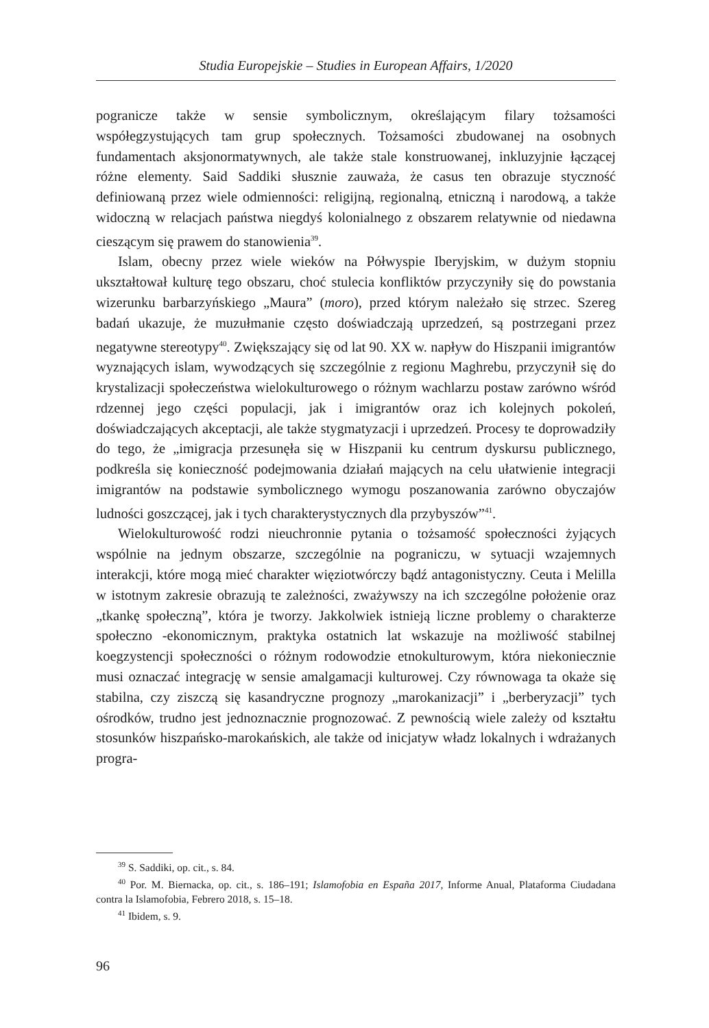Studia Europejskie – Studies in European Affairs, 1/2020
pogranicze także w sensie symbolicznym, określającym filary tożsamości współegzystujących tam grup społecznych. Tożsamości zbudowanej na osobnych fundamentach aksjonormatywnych, ale także stale konstruowanej, inkluzyjnie łączącej różne elementy. Said Saddiki słusznie zauważa, że casus ten obrazuje styczność definiowaną przez wiele odmienności: religijną, regionalną, etniczną i narodową, a także widoczną w relacjach państwa niegdyś kolonialnego z obszarem relatywnie od niedawna cieszącym się prawem do stanowienia<sup>39</sup>.
Islam, obecny przez wiele wieków na Półwyspie Iberyjskim, w dużym stopniu ukształtował kulturę tego obszaru, choć stulecia konfliktów przyczyniły się do powstania wizerunku barbarzyńskiego „Maura” (moro), przed którym należało się strzec. Szereg badań ukazuje, że muzułmanie często doświadczają uprzedzeń, są postrzegani przez negatywne stereotypy<sup>40</sup>. Zwiększający się od lat 90. XX w. napływ do Hiszpanii imigrantów wyznających islam, wywodzących się szczególnie z regionu Maghrebu, przyczynił się do krystalizacji społeczeństwa wielokulturowego o różnym wachlarzu postaw zarówno wśród rdzennej jego części populacji, jak i imigrantów oraz ich kolejnych pokoleń, doświadczających akceptacji, ale także stygmatyzacji i uprzedzeń. Procesy te doprowadziły do tego, że „imigracja przesunęła się w Hiszpanii ku centrum dyskursu publicznego, podkreśla się konieczność podejmowania działań mających na celu ułatwienie integracji imigrantów na podstawie symbolicznego wymogu poszanowania zarówno obyczajów ludności goszczącej, jak i tych charakterystycznych dla przybyszów”<sup>41</sup>.
Wielokulturowość rodzi nieuchronnie pytania o tożsamość społeczności żyjących wspólnie na jednym obszarze, szczególnie na pograniczu, w sytuacji wzajemnych interakcji, które mogą mieć charakter więziotwórczy bądź antagonistyczny. Ceuta i Melilla w istotnym zakresie obrazują te zależności, zważywszy na ich szczególne położenie oraz „tkankę społeczną”, która je tworzy. Jakkolwiek istnieją liczne problemy o charakterze społeczno -ekonomicznym, praktyka ostatnich lat wskazuje na możliwość stabilnej koegzystencji społeczności o różnym rodowodzie etnokulturowym, która niekoniecznie musi oznaczać integrację w sensie amalgamacji kulturowej. Czy równowaga ta okaże się stabilna, czy ziszczą się kasandryczne prognozy „marokanizacji” i „berberyzacji” tych ośrodków, trudno jest jednoznacznie prognozować. Z pewnością wiele zależy od kształtu stosunków hiszpańsko-marokańskich, ale także od inicjatyw władz lokalnych i wdrażanych progra-
<sup>39</sup> S. Saddiki, op. cit., s. 84.
<sup>40</sup> Por. M. Biernacka, op. cit., s. 186–191; Islamofobia en España 2017, Informe Anual, Plataforma Ciudadana contra la Islamofobia, Febrero 2018, s. 15–18.
<sup>41</sup> Ibidem, s. 9.
96